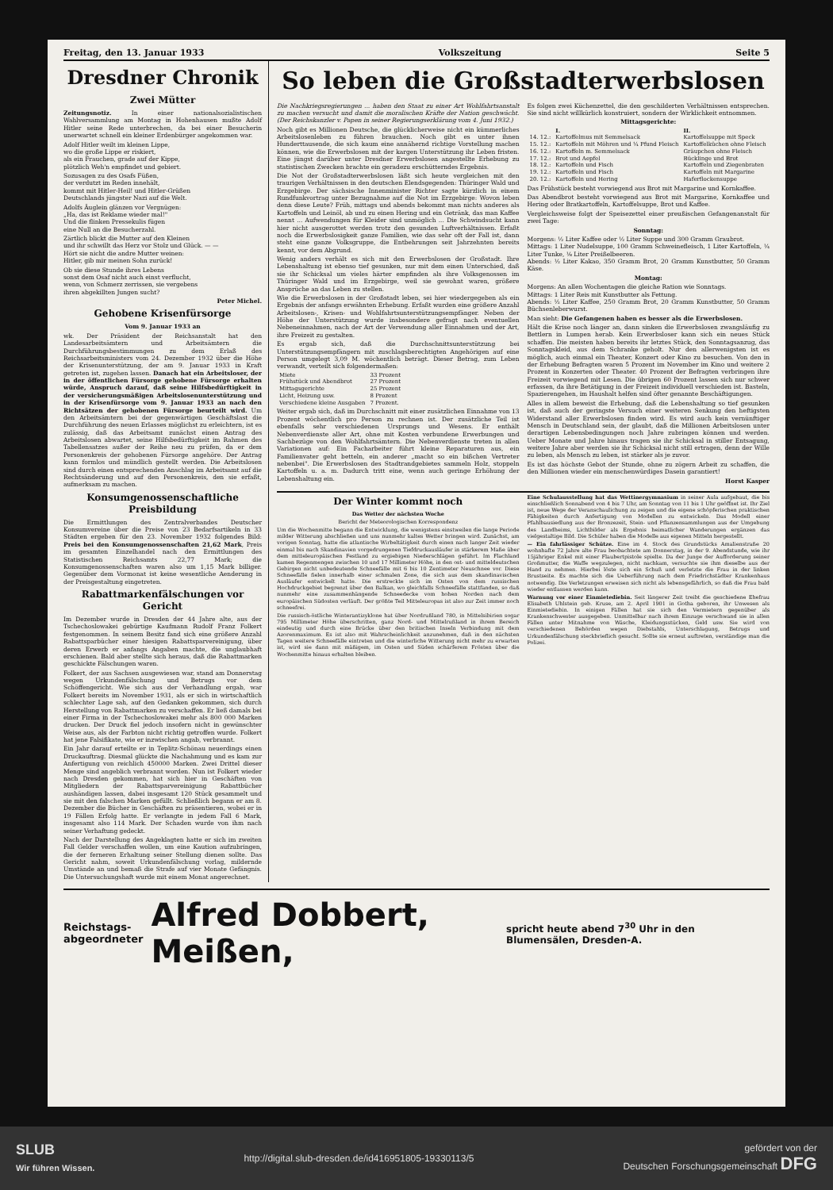Freitag, den 13. Januar 1933 Volkszeitung Seite 5
Dresdner Chronik
Zwei Mütter
Zeitungsnotiz. In einer nationalsozialistischen Wahlversammlung am Montag in Hohenhausen mußte Adolf Hitler seine Rede unterbrechen, da bei einer Besucherin unerwartet schnell ein kleiner Erdenbürger angekommen war.
Adolf Hitler weilt im kleinen Lippe,
wo die große Lippe er riskiert,
als ein Frauchen, grade auf der Kippe,
plötzlich Weh'n empfindet und gebiert.
Sozusagen zu des Osafs Füßen,
der verdutzt im Reden innehält,
kommt mit Hitler-Heil! und Hitler-Grüßen
Deutschlands jüngster Nazi auf die Welt.
Adolfs Äuglein glänzen vor Vergnügen:
„Ha, das ist Reklame wieder mal!"
Und die flinken Pressekulis fügen
eine Null an die Besucherzahl.
Zärtlich blickt die Mutter auf den Kleinen
und ihr schwillt das Herz vor Stolz und Glück. — —
Hört sie nicht die andre Mutter weinen:
Hitler, gib mir meinen Sohn zurück!
Ob sie diese Stunde ihres Lebens
sonst dem Osaf nicht auch einst verflucht,
wenn, von Schmerz zerrissen, sie vergebens
ihren abgekillten Jungen sucht?
Peter Michel.
Gehobene Krisenfürsorge
Vom 9. Januar 1933 an
wk. Der Präsident der Reichsanstalt hat den Landesarbeitsämtern und Arbeitsämtern die Durchführungsbestimmungen zu dem Erlaß des Reichsarbeitsministers vom 24. Dezember 1932 über die Höhe der Krisenunterstützung, der am 9. Januar 1933 in Kraft getreten ist, zugehen lassen. Danach hat ein Arbeitsloser, der in der öffentlichen Fürsorge gehobene Fürsorge erhalten würde, Anspruch darauf, daß seine Hilfsbedürftigkeit in der versicherungsmäßigen Arbeitslosenunterstützung und in der Krisenfürsorge vom 9. Januar 1933 an nach den Richtsätzen der gehobenen Fürsorge beurteilt wird. Um den Arbeitsämtern bei der gegenwärtigen Geschäftslast die Durchführung des neuen Erlasses möglichst zu erleichtern, ist es zulässig, daß das Arbeitsamt zunächst einen Antrag des Arbeitslosen abwartet, seine Hilfsbedürftigkeit im Rahmen des Tabellensatzes außer der Reihe neu zu prüfen, da er dem Personenkreis der gehobenen Fürsorge angehöre. Der Antrag kann formlos und mündlich gestellt werden. Die Arbeitslosen sind durch einen entsprechenden Anschlag im Arbeitsamt auf die Rechtsänderung und auf den Personenkreis, den sie erfaßt, aufmerksam zu machen.
Konsumgenossenschaftliche Preisbildung
Die Ermittlungen des Zentralverbandes Deutscher Konsumvereine über die Preise von 23 Bedarfsartikeln in 33 Städten ergeben für den 23. November 1932 folgendes Bild: Preis bei den Konsumgenossenschaften 21,62 Mark, Preis im gesamten Einzelhandel nach den Ermittlungen des Statistischen Reichsamts 22,77 Mark; die Konsumgenossenschaften waren also um 1,15 Mark billiger. Gegenüber dem Vormonat ist keine wesentliche Aenderung in der Preisgestaltung eingetreten.
Rabattmarkenfälschungen vor Gericht
Im Dezember wurde in Dresden der 44 Jahre alte, aus der Tschechoslowakei gebürtige Kaufmann Rudolf Franz Folkert festgenommen. In seinem Besitz fand sich eine größere Anzahl Rabattsparbücher einer hiesigen Rabattsparvereinigung, über deren Erwerb er anfangs Angaben machte, die unglaubhaft erschienen. Bald aber stellte sich heraus, daß die Rabattmarken geschickte Fälschungen waren.
Folkert, der aus Sachsen ausgewiesen war, stand am Donnerstag wegen Urkundenfälschung und Betrugs vor dem Schöffengericht. Wie sich aus der Verhandlung ergab, war Folkert bereits im November 1931, als er sich in wirtschaftlich schlechter Lage sah, auf den Gedanken gekommen, sich durch Herstellung von Rabattmarken zu verschaffen. Er ließ damals bei einer Firma in der Tschechoslowakei mehr als 800 000 Marken drucken. Der Druck fiel jedoch insofern nicht in gewünschter Weise aus, als der Farbton nicht richtig getroffen wurde. Folkert hat jene Falsifikate, wie er inzwischen angab, verbrannt.
Ein Jahr darauf erteilte er in Teplitz-Schönau neuerdings einen Druckauftrag. Diesmal glückte die Nachahmung und es kam zur Anfertigung von reichlich 450000 Marken. Zwei Drittel dieser Menge sind angeblich verbrannt worden. Nun ist Folkert wieder nach Dresden gekommen, hat sich hier in Geschäften von Mitgliedern der Rabattsparvereinigung Rabattbücher aushändigen lassen, dabei insgesamt 120 Stück gesammelt und sie mit den falschen Marken gefüllt. Schließlich begann er am 8. Dezember die Bücher in Geschäften zu präsentieren, wobei er in 19 Fällen Erfolg hatte. Er verlangte in jedem Fall 6 Mark, insgesamt also 114 Mark. Der Schaden wurde von ihm nach seiner Verhaftung gedeckt.
Nach der Darstellung des Angeklagten hatte er sich im zweiten Fall Gelder verschaffen wollen, um eine Kaution aufzubringen, die der ferneren Erhaltung seiner Stellung dienen sollte. Das Gericht nahm, soweit Urkundenfälschung vorlag, mildernde Umstände an und bemaß die Strafe auf vier Monate Gefängnis. Die Untersuchungshaft wurde mit einem Monat angerechnet.
So leben die Großstadterwerbslosen
Die Nachkriegsregierungen ... haben den Staat zu einer Art Wohlfahrtsanstalt zu machen versucht und damit die moralischen Kräfte der Nation geschwächt. (Der Reichskanzler v. Papen in seiner Regierungserklärung vom 4. Juni 1932.)
Noch gibt es Millionen Deutsche, die glücklicherweise nicht ein kümmerliches Arbeitslosenleben zu führen brauchen. Noch gibt es unter ihnen Hunderttausende, die sich kaum eine annähernd richtige Vorstellung machen können, wie die Erwerbslosen mit der kargen Unterstützung ihr Leben fristen. Eine jüngst darüber unter Dresdner Erwerbslosen angestellte Erhebung zu statistischen Zwecken brachte ein geradezu erschütterndes Ergebnis.
Die Not der Großstadterwerbslosen läßt sich heute vergleichen mit den traurigen Verhältnissen in den deutschen Elendsgegenden: Thüringer Wald und Erzgebirge. Der sächsische Innenminister Richter sagte kürzlich in einem Rundfunkvortrag unter Bezugnahme auf die Not im Erzgebirge: Wovon leben denn diese Leute? Früh, mittags und abends bekommt man nichts anderes als Kartoffeln und Leinöl, ab und zu einen Hering und ein Getränk, das man Kaffee nennt ... Aufwendungen für Kleider sind unmöglich ... Die Schwindsucht kann hier nicht ausgerottet werden trotz den gesunden Luftverhältnissen. Erfaßt noch die Erwerbslosigkeit ganze Familien, wie das sehr oft der Fall ist, dann steht eine ganze Volksgruppe, die Entbehrungen seit Jahrzehnten bereits kennt, vor dem Abgrund.
Wenig anders verhält es sich mit den Erwerbslosen der Großstadt. Ihre Lebenshaltung ist ebenso tief gesunken, nur mit dem einen Unterschied, daß sie ihr Schicksal um vieles härter empfinden als ihre Volksgenossen im Thüringer Wald und im Erzgebirge, weil sie gewohnt waren, größere Ansprüche an das Leben zu stellen.
Wie die Erwerbslosen in der Großstadt leben, sei hier wiedergegeben als ein Ergebnis der anfangs erwähnten Erhebung. Erfaßt wurden eine größere Anzahl Arbeitslosen-, Krisen- und Wohlfahrtsunterstützungsempfänger. Neben der Höhe der Unterstützung wurde insbesondere gefragt nach eventuellen Nebeneinnahmen, nach der Art der Verwendung aller Einnahmen und der Art, ihre Freizeit zu gestalten.
Es ergab sich, daß die Durchschnittsunterstützung bei Unterstützungsempfängern mit zuschlagsberechtigten Angehörigen auf eine Person umgelegt 3,09 M. wöchentlich beträgt. Dieser Betrag, zum Leben verwandt, verteilt sich folgendermaßen:
| Miete | 33 Prozent |
| Frühstück und Abendbrot | 27 Prozent |
| Mittagsgerichte | 25 Prozent |
| Licht, Heizung usw. | 8 Prozent |
| Verschiedene kleine Ausgaben | 7 Prozent. |
Weiter ergab sich, daß im Durchschnitt mit einer zusätzlichen Einnahme von 13 Prozent wöchentlich pro Person zu rechnen ist. Der zusätzliche Teil ist ebenfalls sehr verschiedenen Ursprungs und Wesens. Er enthält Nebenverdienste aller Art, ohne mit Kosten verbundene Erwerbungen und Sachbezüge von den Wohlfahrtsämtern. Die Nebenverdienste treten in allen Variationen auf: Ein Facharbeiter führt kleine Reparaturen aus, ein Familienvater geht betteln, ein anderer „macht so ein bißchen Vertreter nebenbei". Die Erwerbslosen des Stadtrandgebietes sammeln Holz, stoppeln Kartoffeln u. a. m. Dadurch tritt eine, wenn auch geringe Erhöhung der Lebenshaltung ein.
Es folgen zwei Küchenzettel, die den geschilderten Verhältnissen entsprechen. Sie sind nicht willkürlich konstruiert, sondern der Wirklichkeit entnommen.
Mittagsgerichte:
| | I. | II. |
| --- | --- | --- |
| 14. 12.: | Kartoffelmus mit Semmelsack | Kartoffelsuppe mit Speck |
| 15. 12.: | Kartoffeln mit Möhren und ¼ Pfund Fleisch | Kartoffelküchen ohne Fleisch |
| 16. 12.: | Kartoffeln m. Semmelsack | Gräupchen ohne Fleisch |
| 17. 12.: | Brot und Aepfel | Bücklinge und Brot |
| 18. 12.: | Kartoffeln und Fisch | Kartoffeln und Ziegenbraten |
| 19. 12.: | Kartoffeln und Fisch | Kartoffeln mit Margarine |
| 20. 12.: | Kartoffeln und Hering | Haferflockensuppe |
Das Frühstück besteht vorwiegend aus Brot mit Margarine und Kornkaffee.
Das Abendbrot besteht vorwiegend aus Brot mit Margarine, Kornkaffee und Hering oder Bratkartoffeln, Kartoffelsuppe, Brot und Kaffee.
Vergleichsweise folgt der Speisezettel einer preußischen Gefangenanstalt für zwei Tage:
Sonntag:
Morgens: ½ Liter Kaffee oder ½ Liter Suppe und 300 Gramm Graubrot.
Mittags: 1 Liter Nudelsuppe, 100 Gramm Schweinefleisch, 1 Liter Kartoffeln, ¼ Liter Tunke, ⅛ Liter Preißelbeeren.
Abends: ½ Liter Kakao, 350 Gramm Brot, 20 Gramm Kunstbutter, 50 Gramm Käse.
Montag:
Morgens: An allen Wochentagen die gleiche Ration wie Sonntags.
Mittags: 1 Liter Reis mit Kunstbutter als Fettung.
Abends: ½ Liter Kaffee, 250 Gramm Brot, 20 Gramm Kunstbutter, 50 Gramm Büchsenleberwurst.
Man sieht: Die Gefangenen haben es besser als die Erwerbslosen.
Hält die Krise noch länger an, dann sinken die Erwerbslosen zwangsläufig zu Bettlern in Lumpen herab. Kein Erwerbsloser kann sich ein neues Stück schaffen. Die meisten haben bereits ihr letztes Stück, den Sonntagsanzug, das Sonntagskleid, aus dem Schranke geholt. Nur den allerwenigsten ist es möglich, auch einmal ein Theater, Konzert oder Kino zu besuchen. Von den in der Erhebung Befragten waren 5 Prozent im November im Kino und weitere 2 Prozent in Konzerten oder Theater. 40 Prozent der Befragten verbringen ihre Freizeit vorwiegend mit Lesen. Die übrigen 60 Prozent lassen sich nur schwer erfassen, da ihre Betätigung in der Freizeit individuell verschieden ist. Basteln, Spazierengehen, im Haushalt helfen sind öfter genannte Beschäftigungen.
Alles in allem beweist die Erhebung, daß die Lebenshaltung so tief gesunken ist, daß auch der geringste Versuch einer weiteren Senkung den heftigsten Widerstand aller Erwerbslosen finden wird. Es wird auch kein vernünftiger Mensch in Deutschland sein, der glaubt, daß die Millionen Arbeitslosen unter derartigen Lebensbedingungen noch Jahre zubringen können und werden. Ueber Monate und Jahre hinaus tragen sie ihr Schicksal in stiller Entsagung, weitere Jahre aber werden sie ihr Schicksal nicht still ertragen, denn der Wille zu leben, als Mensch zu leben, ist stärker als je zuvor.
Es ist das höchste Gebot der Stunde, ohne zu zögern Arbeit zu schaffen, die den Millionen wieder ein menschenwürdiges Dasein garantiert!
Horst Kasper
Der Winter kommt noch
Das Wetter der nächsten Woche
Bericht der Meteorologischen Korrespondenz
Um die Wochenmitte begann die Entwicklung, die wenigstens einstweilen die lange Periode milder Witterung abschließen und uns nunmehr kaltes Wetter bringen wird. Zunächst, am vorigen Sonntag, hatte die atlantische Wirbeltätigkeit durch einen nach langer Zeit wieder einmal bis nach Skandinavien vorgedrungenen Tiefdruckausläufer in stärkerem Maße über dem mitteleuropäischen Festland zu ergiebigen Niederschlägen geführt. Im Flachland kamen Regenmengen zwischen 10 und 17 Millimeter Höhe, in den ost- und mitteldeutschen Gebirgen nicht unbedeutende Schneefälle mit 6 bis 10 Zentimeter Neuschnee vor. Diese Schneefälle fielen innerhalb einer schmalen Zone, die sich aus dem skandinavischen Ausläufer entwickelt hatte. Die erstreckte sich im Osten von dem russischen Hochdruckgebiet begrenzt über den Balkan, wo gleichfalls Schneefälle stattfanden, so daß nunmehr eine zusammenhängende Schneedecke vom hohen Norden nach dem europäischen Südosten verläuft. Der größte Teil Mitteleuropas ist also zur Zeit immer noch schneefrei.
Die russisch-östliche Winterantizyklone hat über Nordrußland 780, in Mittelsibirien sogar 795 Millimeter Höhe überschritten, ganz Nord- und Mittelrußland in ihrem Bereich eindeutig und durch eine Brücke über den britischen Inseln Verbindung mit dem Azorenmaximum. Es ist also mit Wahrscheinlichkeit anzunehmen, daß in den nächsten Tagen weitere Schneefälle eintreten und die winterliche Witterung nicht mehr zu erwarten ist, wird sie dann mit mäßigem, im Osten und Süden schärferem Frösten über die Wochenmitte hinaus erhalten bleiben.
Eine Schulausstellung hat das Wettinergymnasium in seiner Aula aufgebaut, die bis einschließlich Sonnabend von 4 bis 7 Uhr, am Sonntag von 11 bis 1 Uhr geöffnet ist. Ihr Ziel ist, neue Wege der Veranschaulichung zu zeigen und die eigene schöpferischen praktischen Fähigkeiten durch Anfertigung von Modellen zu entwickeln. Das Modell einer Pfahlbausiedlung aus der Bronzezeit, Stein- und Pflanzensammlungen aus der Umgebung des Landheims, Lichtbilder als Ergebnis heimatlicher Wanderungen ergänzen das vielgestaltige Bild. Die Schüler haben die Modelle aus eigenen Mitteln hergestellt.
— Ein fahrlässiger Schütze. Eine im 4. Stock des Grundstücks Amalienstraße 20 wohnhafte 72 Jahre alte Frau beobachtete am Donnerstag, in der 9. Abendstunde, wie ihr 15jähriger Enkel mit einer Flaubertpistole spielte. Da der Junge der Aufforderung seiner Großmutter, die Waffe wegzulegen, nicht nachkam, versuchte sie ihm dieselbe aus der Hand zu nehmen. Hierbei löste sich ein Schuß und verletzte die Frau in der linken Brustseite. Es machte sich die Ueberführung nach dem Friedrichstädter Krankenhaus notwendig. Die Verletzungen erweisen sich nicht als lebensgefährlich, so daß die Frau bald wieder entlassen werden kann.
Warnung vor einer Einmietediebin. Seit längerer Zeit treibt die geschiedene Ehefrau Elisabeth Uhlstein geb. Kruse, am 2. April 1901 in Gotha geboren, ihr Unwesen als Einmietediebin. In einigen Fällen hat sie sich den Vermietern gegenüber als Krankenschwester ausgegeben. Unmittelbar nach ihrem Einzuge verschwand sie in allen Fällen unter Mitnahme von Wäsche, Kleidungsstücken, Geld usw. Sie wird von verschiedenen Behörden wegen Diebstahls, Unterschlagung, Betrugs und Urkundenfälschung steckbrieflich gesucht. Sollte sie erneut auftreten, verständige man die Polizei.
Reichstags-
abgeordneter Alfred Dobbert, Meißen, spricht heute abend 7<sup>30</sup> Uhr in den Blumensälen, Dresden-A.
SLUB
Wir führen Wissen. http://digital.slub-dresden.de/id416951805-19330113/5 gefördert von der
Deutschen Forschungsgemeinschaft DFG